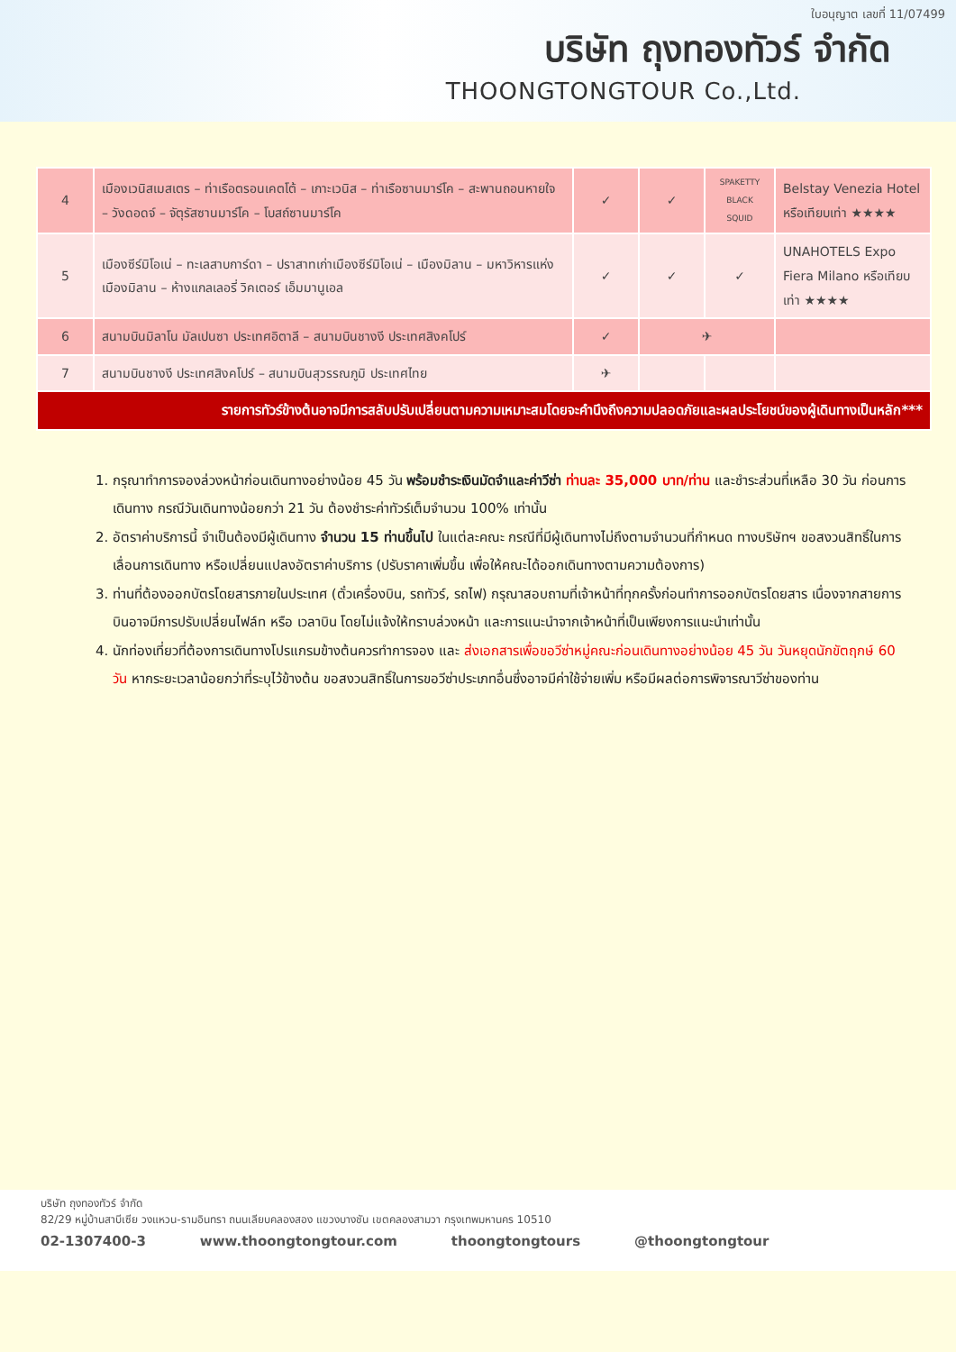ใบอนุญาต เลขที่ 11/07499
บริษัท ถุงทองทัวร์ จำกัด
THOONGTONGTOUR Co.,Ltd.
| 4 | เมืองเวนิสเมสเตร – ท่าเรือตรอนเคตโต้ – เกาะเวนิส – ท่าเรือซานมาร์โค – สะพานถอนหายใจ – วังดอดจ์ – จัตุรัสซานมาร์โค – โบสถ์ซานมาร์โค | ✓ | ✓ | SPAKETTY BLACK SQUID | Belstay Venezia Hotel หรือเทียบเท่า ★★★★ |
| 5 | เมืองซีร์มิโอเน่ – ทะเลสาบการ์ดา – ปราสาทเก่าเมืองซีร์มิโอเน่ – เมืองมิลาน – มหาวิหารแห่งเมืองมิลาน – ห้างแกลเลอรี่ วิคเตอร์ เอ็มมานูเอล | ✓ | ✓ | ✓ | UNAHOTELS Expo Fiera Milano หรือเทียบเท่า ★★★★ |
| 6 | สนามบินมิลาโน มัลเปนซา ประเทศอิตาลี – สนามบินชางงี ประเทศสิงคโปร์ | ✓ | ✈ | | |
| 7 | สนามบินชางงี ประเทศสิงคโปร์ – สนามบินสุวรรณภูมิ ประเทศไทย | ✈ | | | |
| รายการทัวร์ข้างต้นอาจมีการสลับปรับเปลี่ยนตามความเหมาะสมโดยจะคำนึงถึงความปลอดภัยและผลประโยชน์ของผู้เดินทางเป็นหลัก*** | | | | | |
1. กรุณาทำการจองล่วงหน้าก่อนเดินทางอย่างน้อย 45 วัน พร้อมชำระเงินมัดจำและค่าวีซ่า ท่านละ 35,000 บาท/ท่าน และชำระส่วนที่เหลือ 30 วัน ก่อนการเดินทาง กรณีวันเดินทางน้อยกว่า 21 วัน ต้องชำระค่าทัวร์เต็มจำนวน 100% เท่านั้น
2. อัตราค่าบริการนี้ จำเป็นต้องมีผู้เดินทาง จำนวน 15 ท่านขึ้นไป ในแต่ละคณะ กรณีที่มีผู้เดินทางไม่ถึงตามจำนวนที่กำหนด ทางบริษัทฯ ขอสงวนสิทธิ์ในการเลื่อนการเดินทาง หรือเปลี่ยนแปลงอัตราค่าบริการ (ปรับราคาเพิ่มขึ้น เพื่อให้คณะได้ออกเดินทางตามความต้องการ)
3. ท่านที่ต้องออกบัตรโดยสารภายในประเทศ (ตั๋วเครื่องบิน, รถทัวร์, รถไฟ) กรุณาสอบถามที่เจ้าหน้าที่ทุกครั้งก่อนทำการออกบัตรโดยสาร เนื่องจากสายการบินอาจมีการปรับเปลี่ยนไฟล์ท หรือ เวลาบิน โดยไม่แจ้งให้ทราบล่วงหน้า และการแนะนำจากเจ้าหน้าที่เป็นเพียงการแนะนำเท่านั้น
4. นักท่องเที่ยวที่ต้องการเดินทางโปรแกรมข้างต้นควรทำการจอง และ ส่งเอกสารเพื่อขอวีซ่าหมู่คณะก่อนเดินทางอย่างน้อย 45 วัน วันหยุดนักขัตฤกษ์ 60 วัน หากระยะเวลาน้อยกว่าที่ระบุไว้ข้างต้น ขอสงวนสิทธิ์ในการขอวีซ่าประเภทอื่นซึ่งอาจมีค่าใช้จ่ายเพิ่ม หรือมีผลต่อการพิจารณาวีซ่าของท่าน
บริษัท ถุงทองทัวร์ จำกัด
82/29 หมู่บ้านสาบีเซีย วงแหวน-รามอินทรา ถนนเลียบคลองสอง แขวงบางชัน เขตคลองสามวา กรุงเทพมหานคร 10510
02-1307400-3 www.thoongtongtour.com thoongtongtours @thoongtongtour